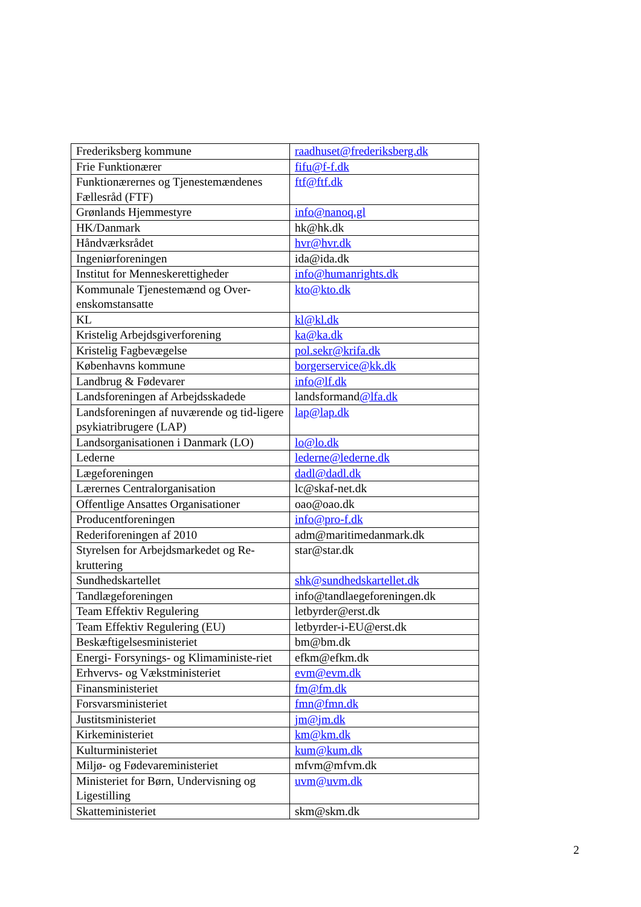| Frederiksberg kommune | raadhuset@frederiksberg.dk |
| Frie Funktionærer | fifu@f-f.dk |
| Funktionærernes og Tjenestemændenes Fællesråd (FTF) | ftf@ftf.dk |
| Grønlands Hjemmestyre | info@nanoq.gl |
| HK/Danmark | hk@hk.dk |
| Håndværksrådet | hvr@hvr.dk |
| Ingeniørforeningen | ida@ida.dk |
| Institut for Menneskerettigheder | info@humanrights.dk |
| Kommunale Tjenestemænd og Over-enskomstansatte | kto@kto.dk |
| KL | kl@kl.dk |
| Kristelig Arbejdsgiverforening | ka@ka.dk |
| Kristelig Fagbevægelse | pol.sekr@krifa.dk |
| Københavns kommune | borgerservice@kk.dk |
| Landbrug & Fødevarer | info@lf.dk |
| Landsforeningen af Arbejdsskadede | landsformand @lfa.dk |
| Landsforeningen af nuværende og tid-ligere psykiatribrugere (LAP) | lap@lap.dk |
| Landsorganisationen i Danmark (LO) | lo@lo.dk |
| Lederne | lederne@lederne.dk |
| Lægeforeningen | dadl@dadl.dk |
| Lærernes Centralorganisation | lc@skaf-net.dk |
| Offentlige Ansattes Organisationer | oao@oao.dk |
| Producentforeningen | info@pro-f.dk |
| Rederiforeningen af 2010 | adm@maritimedanmark.dk |
| Styrelsen for Arbejdsmarkedet og Re-kruttering | star@star.dk |
| Sundhedskartellet | shk@sundhedskartellet.dk |
| Tandlægeforeningen | info@tandlaegeforeningen.dk |
| Team Effektiv Regulering | letbyrder@erst.dk |
| Team Effektiv Regulering (EU) | letbyrder-i-EU@erst.dk |
| Beskæftigelsesministeriet | bm@bm.dk |
| Energi- Forsynings- og Klimaministe-riet | efkm@efkm.dk |
| Erhvervs- og Vækstministeriet | evm@evm.dk |
| Finansministeriet | fm@fm.dk |
| Forsvarsministeriet | fmn@fmn.dk |
| Justitsministeriet | jm@jm.dk |
| Kirkeministeriet | km@km.dk |
| Kulturministeriet | kum@kum.dk |
| Miljø- og Fødevareministeriet | mfvm@mfvm.dk |
| Ministeriet for Børn, Undervisning og Ligestilling | uvm@uvm.dk |
| Skatteministeriet | skm@skm.dk |
2